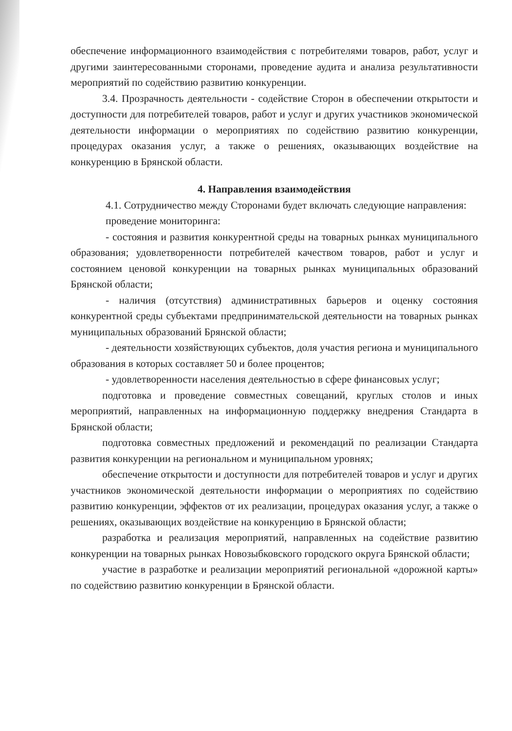обеспечение информационного взаимодействия с потребителями товаров, работ, услуг и другими заинтересованными сторонами, проведение аудита и анализа результативности мероприятий по содействию развитию конкуренции.
3.4. Прозрачность деятельности - содействие Сторон в обеспечении открытости и доступности для потребителей товаров, работ и услуг и других участников экономической деятельности информации о мероприятиях по содействию развитию конкуренции, процедурах оказания услуг, а также о решениях, оказывающих воздействие на конкуренцию в Брянской области.
4. Направления взаимодействия
4.1. Сотрудничество между Сторонами будет включать следующие направления:
проведение мониторинга:
- состояния и развития конкурентной среды на товарных рынках муниципального образования; удовлетворенности потребителей качеством товаров, работ и услуг и состоянием ценовой конкуренции на товарных рынках муниципальных образований Брянской области;
- наличия (отсутствия) административных барьеров и оценку состояния конкурентной среды субъектами предпринимательской деятельности на товарных рынках муниципальных образований Брянской области;
- деятельности хозяйствующих субъектов, доля участия региона и муниципального образования в которых составляет 50 и более процентов;
- удовлетворенности населения деятельностью в сфере финансовых услуг;
подготовка и проведение совместных совещаний, круглых столов и иных мероприятий, направленных на информационную поддержку внедрения Стандарта в Брянской области;
подготовка совместных предложений и рекомендаций по реализации Стандарта развития конкуренции на региональном и муниципальном уровнях;
обеспечение открытости и доступности для потребителей товаров и услуг и других участников экономической деятельности информации о мероприятиях по содействию развитию конкуренции, эффектов от их реализации, процедурах оказания услуг, а также о решениях, оказывающих воздействие на конкуренцию в Брянской области;
разработка и реализация мероприятий, направленных на содействие развитию конкуренции на товарных рынках Новозыбковского городского округа Брянской области;
участие в разработке и реализации мероприятий региональной «дорожной карты» по содействию развитию конкуренции в Брянской области.